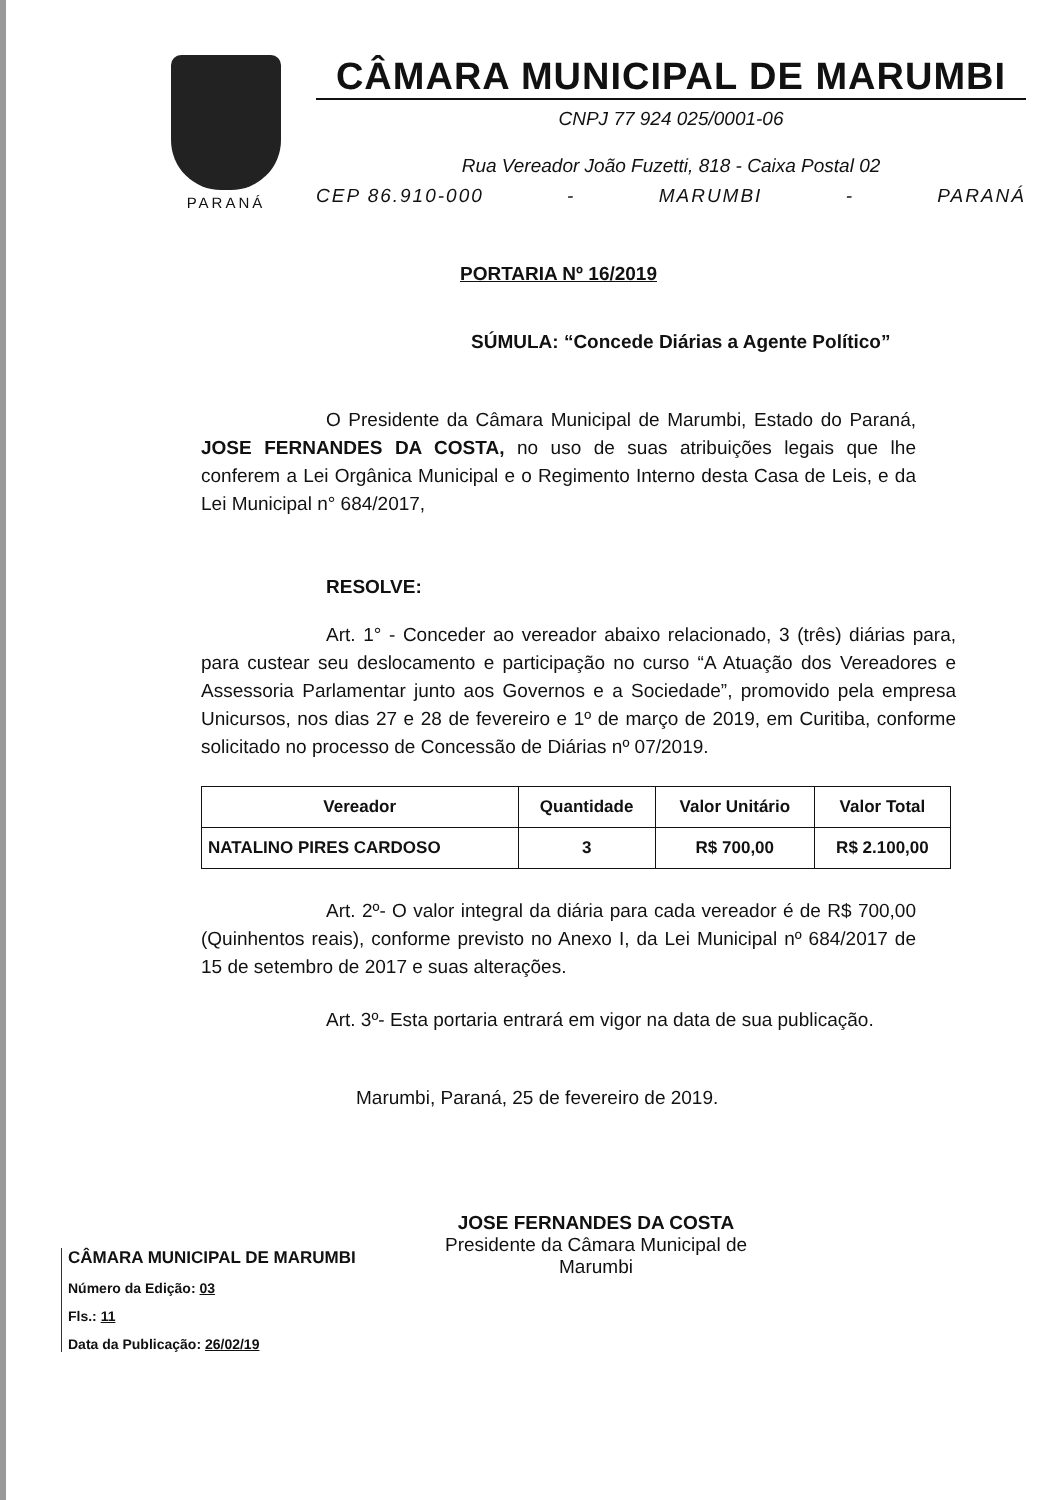PARANÁ
CÂMARA MUNICIPAL DE MARUMBI
CNPJ 77 924 025/0001-06
Rua Vereador João Fuzetti, 818 - Caixa Postal 02
CEP 86.910-000 - MARUMBI - PARANÁ
PORTARIA Nº 16/2019
SÚMULA: “Concede Diárias a Agente Político”
O Presidente da Câmara Municipal de Marumbi, Estado do Paraná, JOSE FERNANDES DA COSTA, no uso de suas atribuições legais que lhe conferem a Lei Orgânica Municipal e o Regimento Interno desta Casa de Leis, e da Lei Municipal n° 684/2017,
RESOLVE:
Art. 1° - Conceder ao vereador abaixo relacionado, 3 (três) diárias para, para custear seu deslocamento e participação no curso “A Atuação dos Vereadores e Assessoria Parlamentar junto aos Governos e a Sociedade”, promovido pela empresa Unicursos, nos dias 27 e 28 de fevereiro e 1º de março de 2019, em Curitiba, conforme solicitado no processo de Concessão de Diárias nº 07/2019.
| Vereador | Quantidade | Valor Unitário | Valor Total |
| --- | --- | --- | --- |
| NATALINO PIRES CARDOSO | 3 | R$ 700,00 | R$ 2.100,00 |
Art. 2º- O valor integral da diária para cada vereador é de R$ 700,00 (Quinhentos reais), conforme previsto no Anexo I, da Lei Municipal nº 684/2017 de 15 de setembro de 2017 e suas alterações.
Art. 3º- Esta portaria entrará em vigor na data de sua publicação.
Marumbi, Paraná, 25 de fevereiro de 2019.
JOSE FERNANDES DA COSTA
Presidente da Câmara Municipal de Marumbi
CÂMARA MUNICIPAL DE MARUMBI
Número da Edição: 03
Fls.: 11
Data da Publicação: 26/02/19